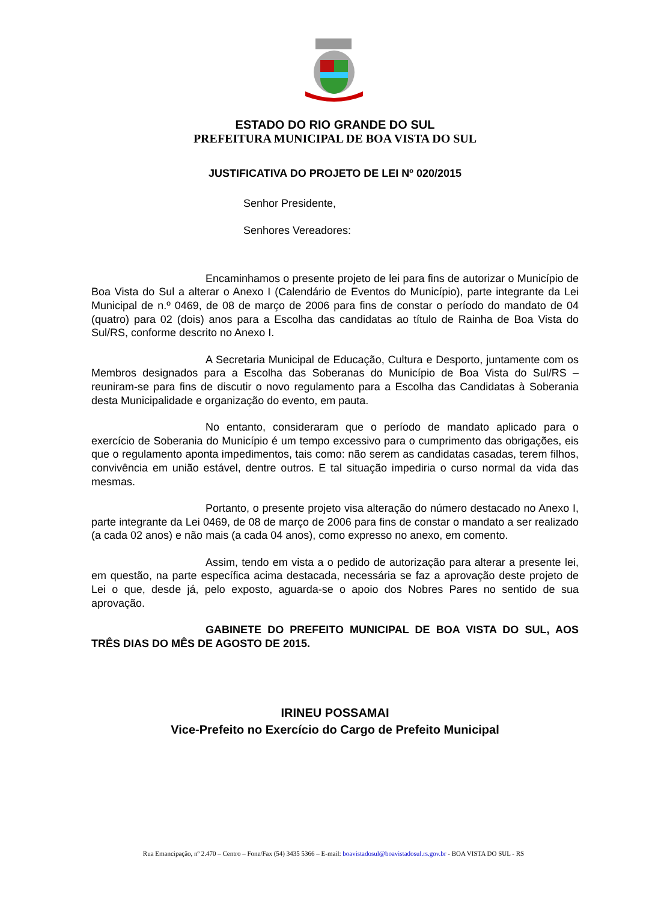ESTADO DO RIO GRANDE DO SUL
PREFEITURA MUNICIPAL DE BOA VISTA DO SUL
JUSTIFICATIVA DO PROJETO DE LEI Nº 020/2015
Senhor Presidente,
Senhores Vereadores:
Encaminhamos o presente projeto de lei para fins de autorizar o Município de Boa Vista do Sul a alterar o Anexo I (Calendário de Eventos do Município), parte integrante da Lei Municipal de n.º 0469, de 08 de março de 2006 para fins de constar o período do mandato de 04 (quatro) para 02 (dois) anos para a Escolha das candidatas ao título de Rainha de Boa Vista do Sul/RS, conforme descrito no Anexo I.
A Secretaria Municipal de Educação, Cultura e Desporto, juntamente com os Membros designados para a Escolha das Soberanas do Município de Boa Vista do Sul/RS – reuniram-se para fins de discutir o novo regulamento para a Escolha das Candidatas à Soberania desta Municipalidade e organização do evento, em pauta.
No entanto, consideraram que o período de mandato aplicado para o exercício de Soberania do Município é um tempo excessivo para o cumprimento das obrigações, eis que o regulamento aponta impedimentos, tais como: não serem as candidatas casadas, terem filhos, convivência em união estável, dentre outros. E tal situação impediria o curso normal da vida das mesmas.
Portanto, o presente projeto visa alteração do número destacado no Anexo I, parte integrante da Lei 0469, de 08 de março de 2006 para fins de constar o mandato a ser realizado (a cada 02 anos) e não mais (a cada 04 anos), como expresso no anexo, em comento.
Assim, tendo em vista a o pedido de autorização para alterar a presente lei, em questão, na parte específica acima destacada, necessária se faz a aprovação deste projeto de Lei o que, desde já, pelo exposto, aguarda-se o apoio dos Nobres Pares no sentido de sua aprovação.
GABINETE DO PREFEITO MUNICIPAL DE BOA VISTA DO SUL, AOS TRÊS DIAS DO MÊS DE AGOSTO DE 2015.
IRINEU POSSAMAI
Vice-Prefeito no Exercício do Cargo de Prefeito Municipal
Rua Emancipação, nº 2.470 – Centro – Fone/Fax (54) 3435 5366 – E-mail: boavistadosul@boavistadosul.rs.gov.br - BOA VISTA DO SUL - RS